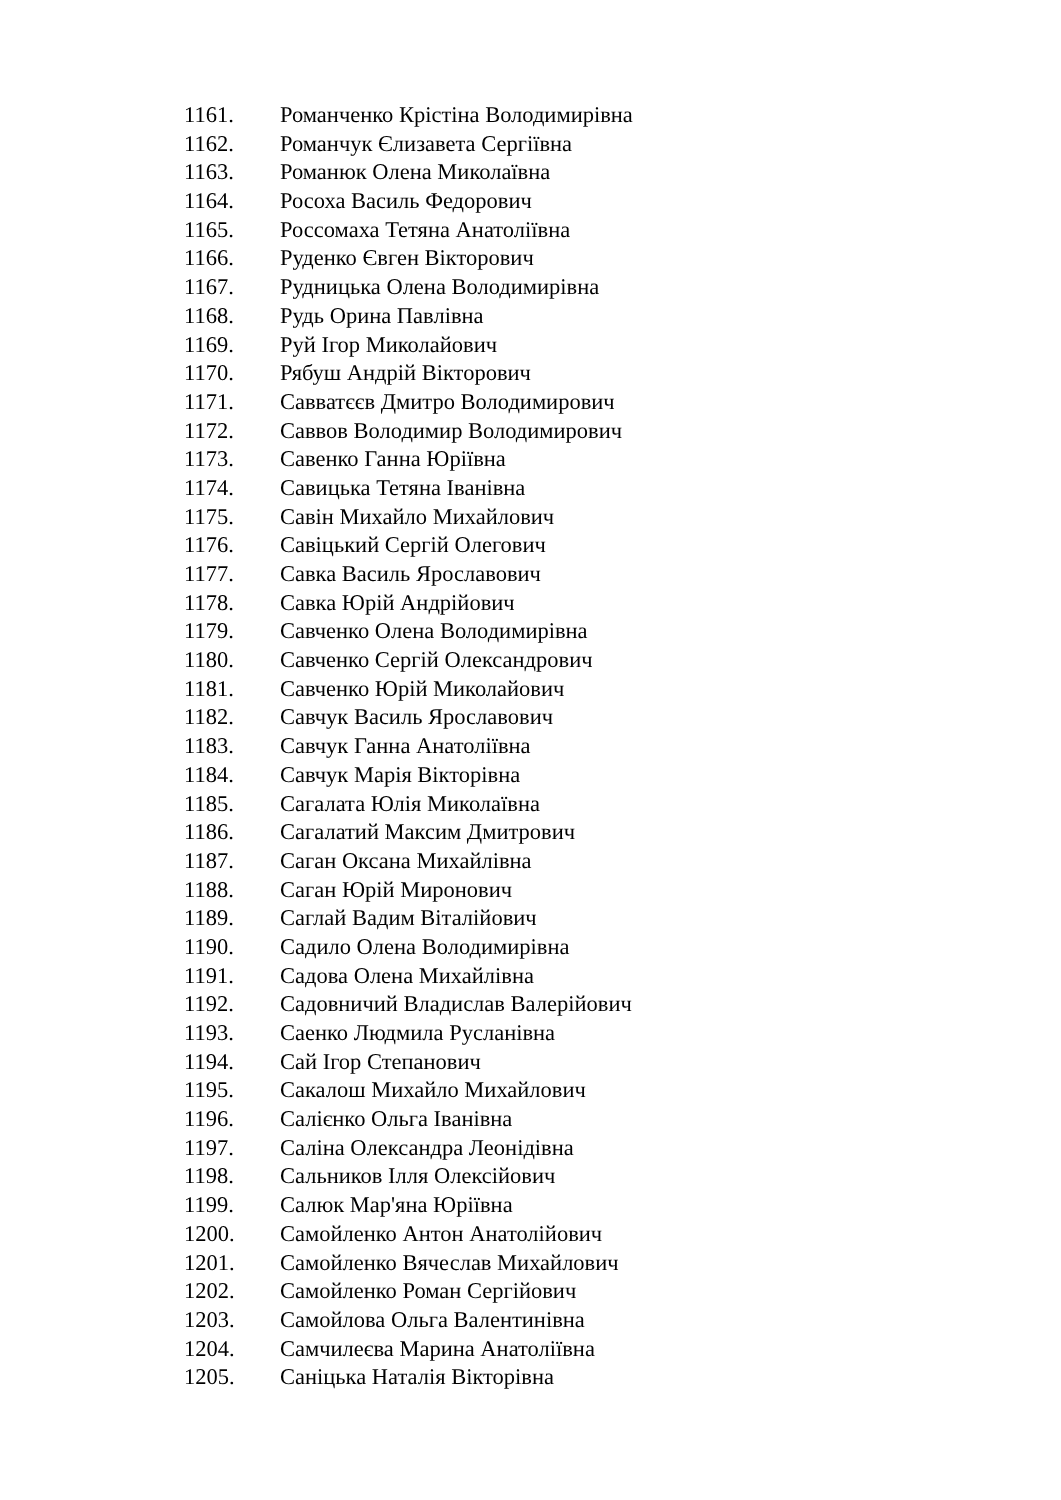1161. Романченко Крістіна Володимирівна
1162. Романчук Єлизавета Сергіївна
1163. Романюк Олена Миколаївна
1164. Росоха Василь Федорович
1165. Россомаха Тетяна Анатоліївна
1166. Руденко Євген Вікторович
1167. Рудницька Олена Володимирівна
1168. Рудь Орина Павлівна
1169. Руй Ігор Миколайович
1170. Рябуш Андрій Вікторович
1171. Савватєєв Дмитро Володимирович
1172. Саввов Володимир Володимирович
1173. Савенко Ганна Юріївна
1174. Савицька Тетяна Іванівна
1175. Савін Михайло Михайлович
1176. Савіцький Сергій Олегович
1177. Савка Василь Ярославович
1178. Савка Юрій Андрійович
1179. Савченко Олена Володимирівна
1180. Савченко Сергій Олександрович
1181. Савченко Юрій Миколайович
1182. Савчук Василь Ярославович
1183. Савчук Ганна Анатоліївна
1184. Савчук Марія Вікторівна
1185. Сагалата Юлія Миколаївна
1186. Сагалатий Максим Дмитрович
1187. Саган Оксана Михайлівна
1188. Саган Юрій Миронович
1189. Саглай Вадим Віталійович
1190. Садило Олена Володимирівна
1191. Садова Олена Михайлівна
1192. Садовничий Владислав Валерійович
1193. Саенко Людмила Русланівна
1194. Сай Ігор Степанович
1195. Сакалош Михайло Михайлович
1196. Салієнко Ольга Іванівна
1197. Саліна Олександра Леонідівна
1198. Сальников Ілля Олексійович
1199. Салюк Мар'яна Юріївна
1200. Самойленко Антон Анатолійович
1201. Самойленко Вячеслав Михайлович
1202. Самойленко Роман Сергійович
1203. Самойлова Ольга Валентинівна
1204. Самчилеєва Марина Анатоліївна
1205. Саніцька Наталія Вікторівна